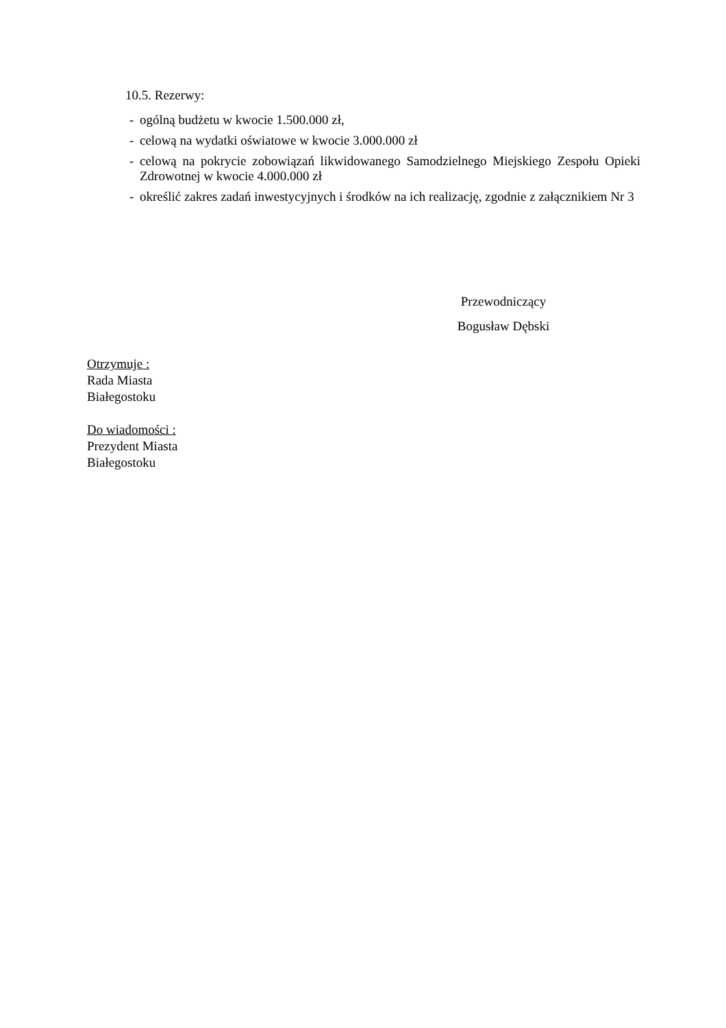10.5. Rezerwy:
- ogólną budżetu w kwocie 1.500.000 zł,
- celową na wydatki oświatowe w kwocie 3.000.000 zł
- celową na pokrycie zobowiązań likwidowanego Samodzielnego Miejskiego Zespołu Opieki Zdrowotnej w kwocie 4.000.000 zł
- określić zakres zadań inwestycyjnych i środków na ich realizację, zgodnie z załącznikiem Nr 3
Przewodniczący
Bogusław Dębski
Otrzymuje :
Rada Miasta
Białegostoku
Do wiadomości :
Prezydent Miasta
Białegostoku